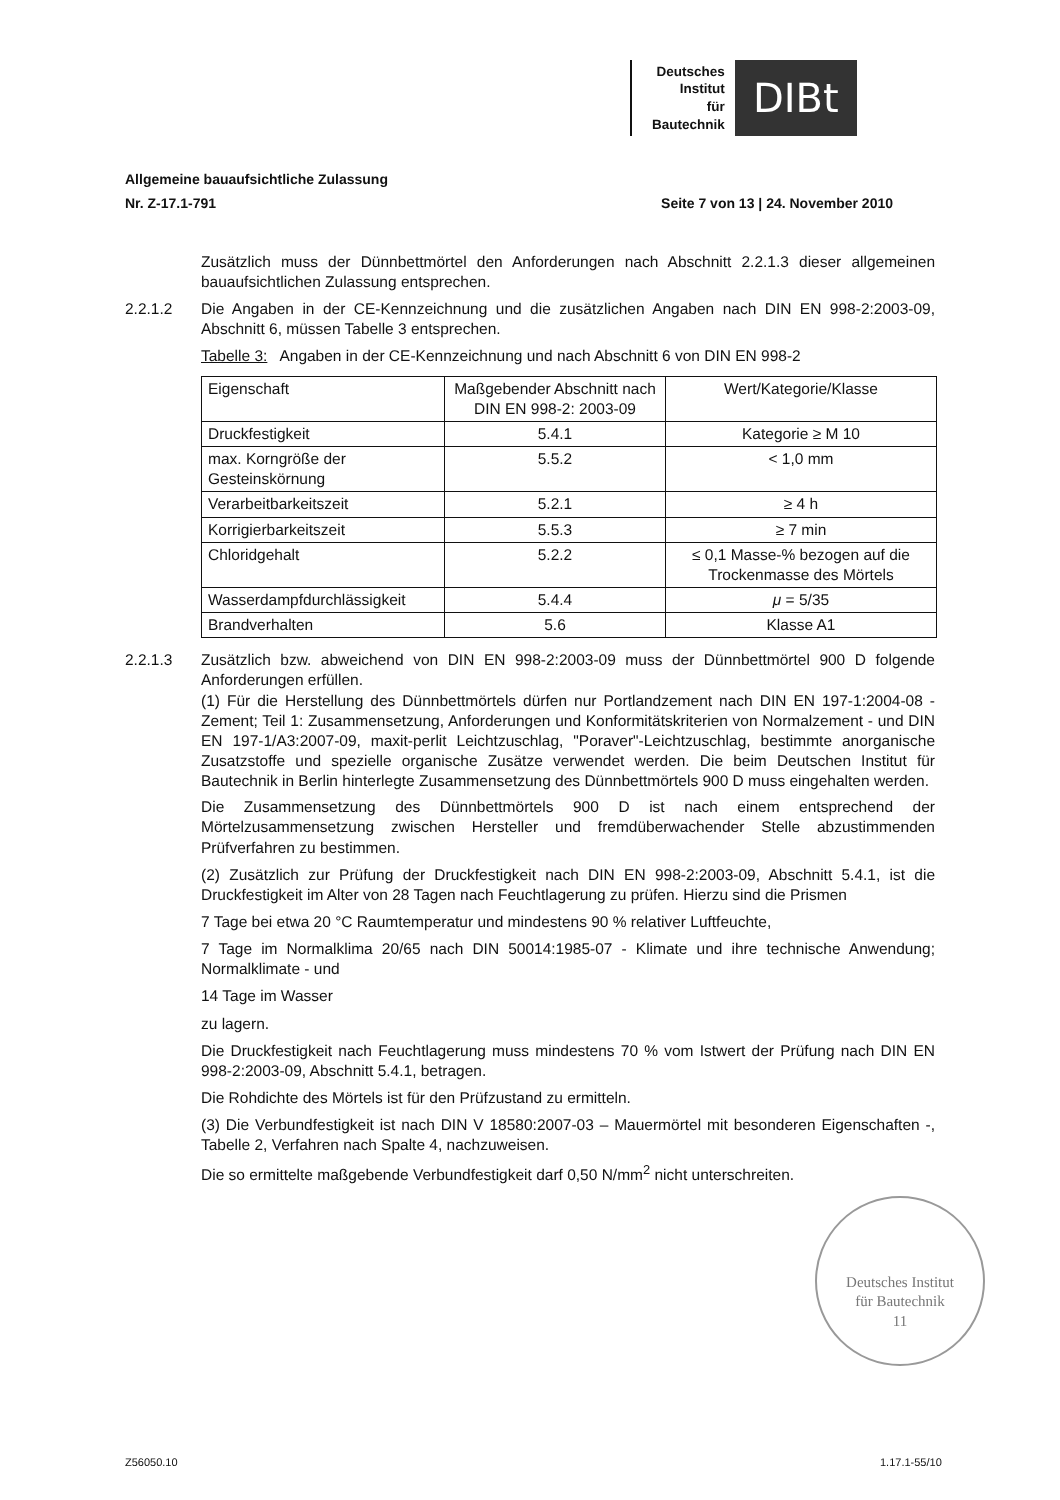Deutsches
Institut
für
Bautechnik
DIBt
Allgemeine bauaufsichtliche Zulassung
Nr. Z-17.1-791 Seite 7 von 13 | 24. November 2010
Zusätzlich muss der Dünnbettmörtel den Anforderungen nach Abschnitt 2.2.1.3 dieser allgemeinen bauaufsichtlichen Zulassung entsprechen.
2.2.1.2 Die Angaben in der CE-Kennzeichnung und die zusätzlichen Angaben nach DIN EN 998-2:2003-09, Abschnitt 6, müssen Tabelle 3 entsprechen.
Tabelle 3: Angaben in der CE-Kennzeichnung und nach Abschnitt 6 von DIN EN 998-2
| Eigenschaft | Maßgebender Abschnitt nach DIN EN 998-2: 2003-09 | Wert/Kategorie/Klasse |
| --- | --- | --- |
| Druckfestigkeit | 5.4.1 | Kategorie ≥ M 10 |
| max. Korngröße der Gesteinskörnung | 5.5.2 | < 1,0 mm |
| Verarbeitbarkeitszeit | 5.2.1 | ≥ 4 h |
| Korrigierbarkeitszeit | 5.5.3 | ≥ 7 min |
| Chloridgehalt | 5.2.2 | ≤ 0,1 Masse-% bezogen auf die Trockenmasse des Mörtels |
| Wasserdampfdurchlässigkeit | 5.4.4 | μ = 5/35 |
| Brandverhalten | 5.6 | Klasse A1 |
2.2.1.3 Zusätzlich bzw. abweichend von DIN EN 998-2:2003-09 muss der Dünnbettmörtel 900 D folgende Anforderungen erfüllen.
(1) Für die Herstellung des Dünnbettmörtels dürfen nur Portlandzement nach DIN EN 197-1:2004-08 - Zement; Teil 1: Zusammensetzung, Anforderungen und Konformitätskriterien von Normalzement - und DIN EN 197-1/A3:2007-09, maxit-perlit Leichtzuschlag, "Poraver"-Leichtzuschlag, bestimmte anorganische Zusatzstoffe und spezielle organische Zusätze verwendet werden. Die beim Deutschen Institut für Bautechnik in Berlin hinterlegte Zusammensetzung des Dünnbettmörtels 900 D muss eingehalten werden.
Die Zusammensetzung des Dünnbettmörtels 900 D ist nach einem entsprechend der Mörtelzusammensetzung zwischen Hersteller und fremdüberwachender Stelle abzustimmenden Prüfverfahren zu bestimmen.
(2) Zusätzlich zur Prüfung der Druckfestigkeit nach DIN EN 998-2:2003-09, Abschnitt 5.4.1, ist die Druckfestigkeit im Alter von 28 Tagen nach Feuchtlagerung zu prüfen. Hierzu sind die Prismen
7 Tage bei etwa 20 °C Raumtemperatur und mindestens 90 % relativer Luftfeuchte,
7 Tage im Normalklima 20/65 nach DIN 50014:1985-07 - Klimate und ihre technische Anwendung; Normalklimate - und
14 Tage im Wasser
zu lagern.
Die Druckfestigkeit nach Feuchtlagerung muss mindestens 70 % vom Istwert der Prüfung nach DIN EN 998-2:2003-09, Abschnitt 5.4.1, betragen.
Die Rohdichte des Mörtels ist für den Prüfzustand zu ermitteln.
(3) Die Verbundfestigkeit ist nach DIN V 18580:2007-03 – Mauermörtel mit besonderen Eigenschaften -, Tabelle 2, Verfahren nach Spalte 4, nachzuweisen.
Die so ermittelte maßgebende Verbundfestigkeit darf 0,50 N/mm<sup>2</sup> nicht unterschreiten.
Deutsches Institut
für Bautechnik
11
Z56050.10 1.17.1-55/10